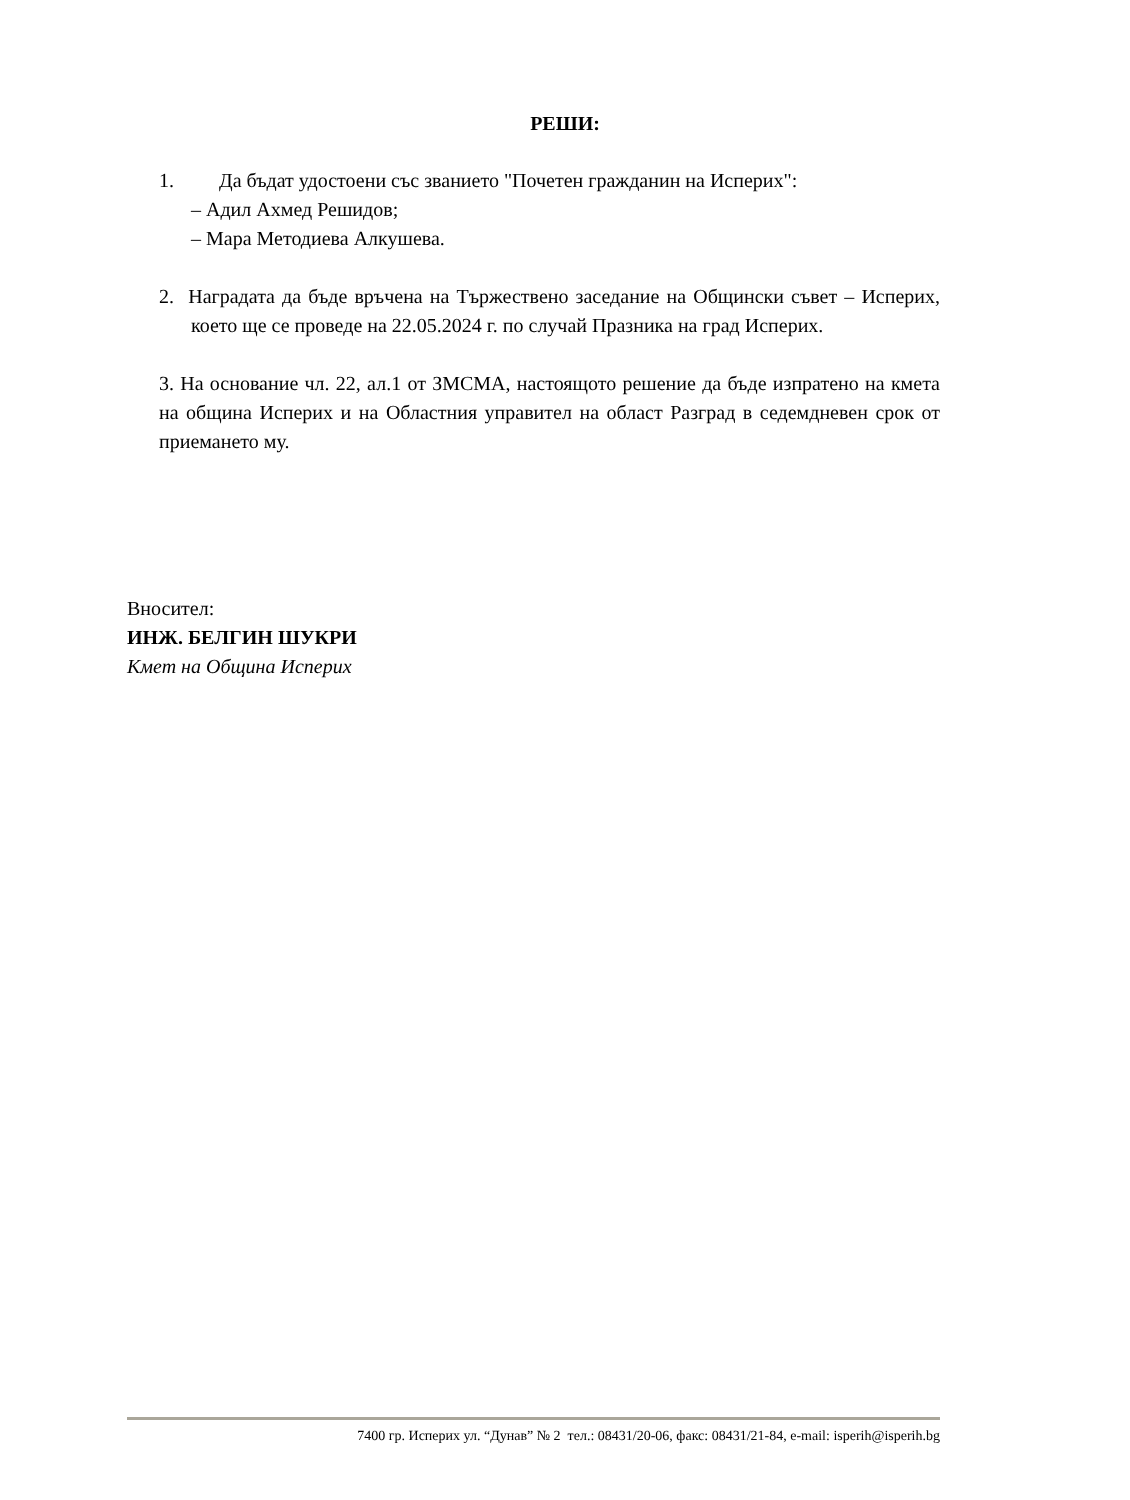РЕШИ:
1. Да бъдат удостоени със званието "Почетен гражданин на Исперих":
– Адил Ахмед Решидов;
– Мара Методиева Алкушева.
2. Наградата да бъде връчена на Тържествено заседание на Общински съвет – Исперих, което ще се проведе на 22.05.2024 г. по случай Празника на град Исперих.
3. На основание чл. 22, ал.1 от ЗМСМА, настоящото решение да бъде изпратено на кмета на община Исперих и на Областния управител на област Разград в седемдневен срок от приемането му.
Вносител:
ИНЖ. БЕЛГИН ШУКРИ
Кмет на Община Исперих
7400 гр. Исперих ул. “Дунав” № 2 тел.: 08431/20-06, факс: 08431/21-84, e-mail: isperih@isperih.bg